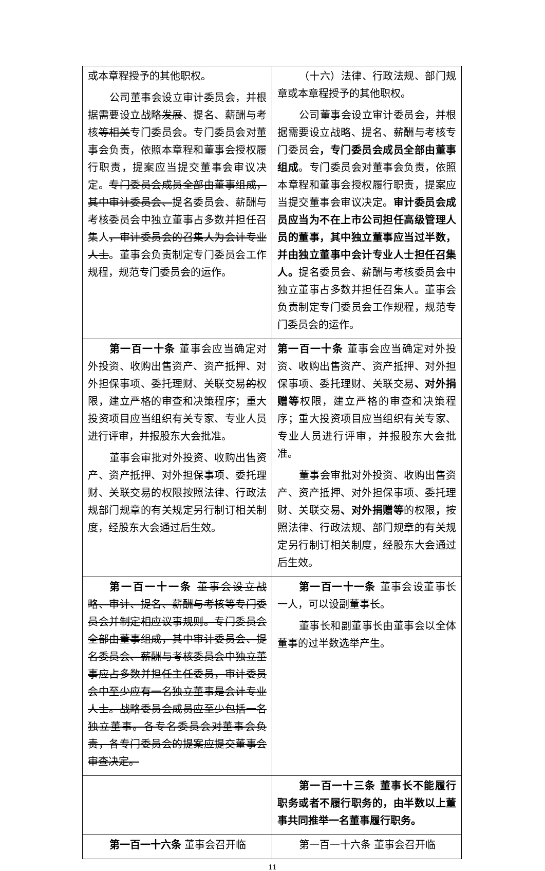| 或本章程授予的其他职权。 公司董事会设立审计委员会，并根据需要设立战略 发展 、提名、薪酬与考核 等相关 专门委员会。专门委员会对董事会负责，依照本章程和董事会授权履行职责，提案应当提交董事会审议决定。 专门委员会成员全部由董事组成，其中审计委员会、 提名委员会、薪酬与考核委员会中独立董事占多数并担任召集人 ，审计委员会的召集人为会计专业人士 。董事会负责制定专门委员会工作规程，规范专门委员会的运作。 | （十六）法律、行政法规、部门规章或本章程授予的其他职权。 公司董事会设立审计委员会，并根据需要设立战略、提名、薪酬与考核专门委员会 ，专门委员会成员全部由董事组成 。专门委员会对董事会负责，依照本章程和董事会授权履行职责，提案应当提交董事会审议决定。 审计委员会成员应当为不在上市公司担任高级管理人员的董事，其中独立董事应当过半数，并由独立董事中会计专业人士担任召集人。 提名委员会、薪酬与考核委员会中独立董事占多数并担任召集人。董事会负责制定专门委员会工作规程，规范专门委员会的运作。 |
| 第一百一十条 董事会应当确定对外投资、收购出售资产、资产抵押、对外担保事项、委托理财、关联交易 的 权限，建立严格的审查和决策程序；重大投资项目应当组织有关专家、专业人员进行评审，并报股东大会批准。 董事会审批对外投资、收购出售资产、资产抵押、对外担保事项、委托理财、关联交易的权限按照法律、行政法规部门规章的有关规定另行制订相关制度，经股东大会通过后生效。 | 第一百一十条 董事会应当确定对外投资、收购出售资产、资产抵押、对外担保事项、委托理财、关联交易 、对外捐赠等 权限，建立严格的审查和决策程序；重大投资项目应当组织有关专家、专业人员进行评审，并报股东大会批准。 董事会审批对外投资、收购出售资产、资产抵押、对外担保事项、委托理财、关联交易 、对外捐赠等 的权限 ， 按照法律、行政法规、部门规章的有关规定另行制订相关制度，经股东大会通过后生效。 |
| 第一百一十一条 董事会设立战略、审计、提名、薪酬与考核等专门委员会并制定相应议事规则。专门委员会全部由董事组成，其中审计委员会、提名委员会、薪酬与考核委员会中独立董事应占多数并担任主任委员，审计委员会中至少应有一名独立董事是会计专业人士。战略委员会成员应至少包括一名独立董事。各专名委员会对董事会负责，各专门委员会的提案应提交董事会审查决定。 | 第一百一十一条 董事会设董事长一人，可以设副董事长。 董事长和副董事长由董事会以全体董事的过半数选举产生。 |
| | 第一百一十三条 董事长不能履行职务或者不履行职务的，由半数以上董事共同推举一名董事履行职务。 |
| 第一百一十六条 董事会召开临 | 第一百一十六条 董事会召开临 |
11